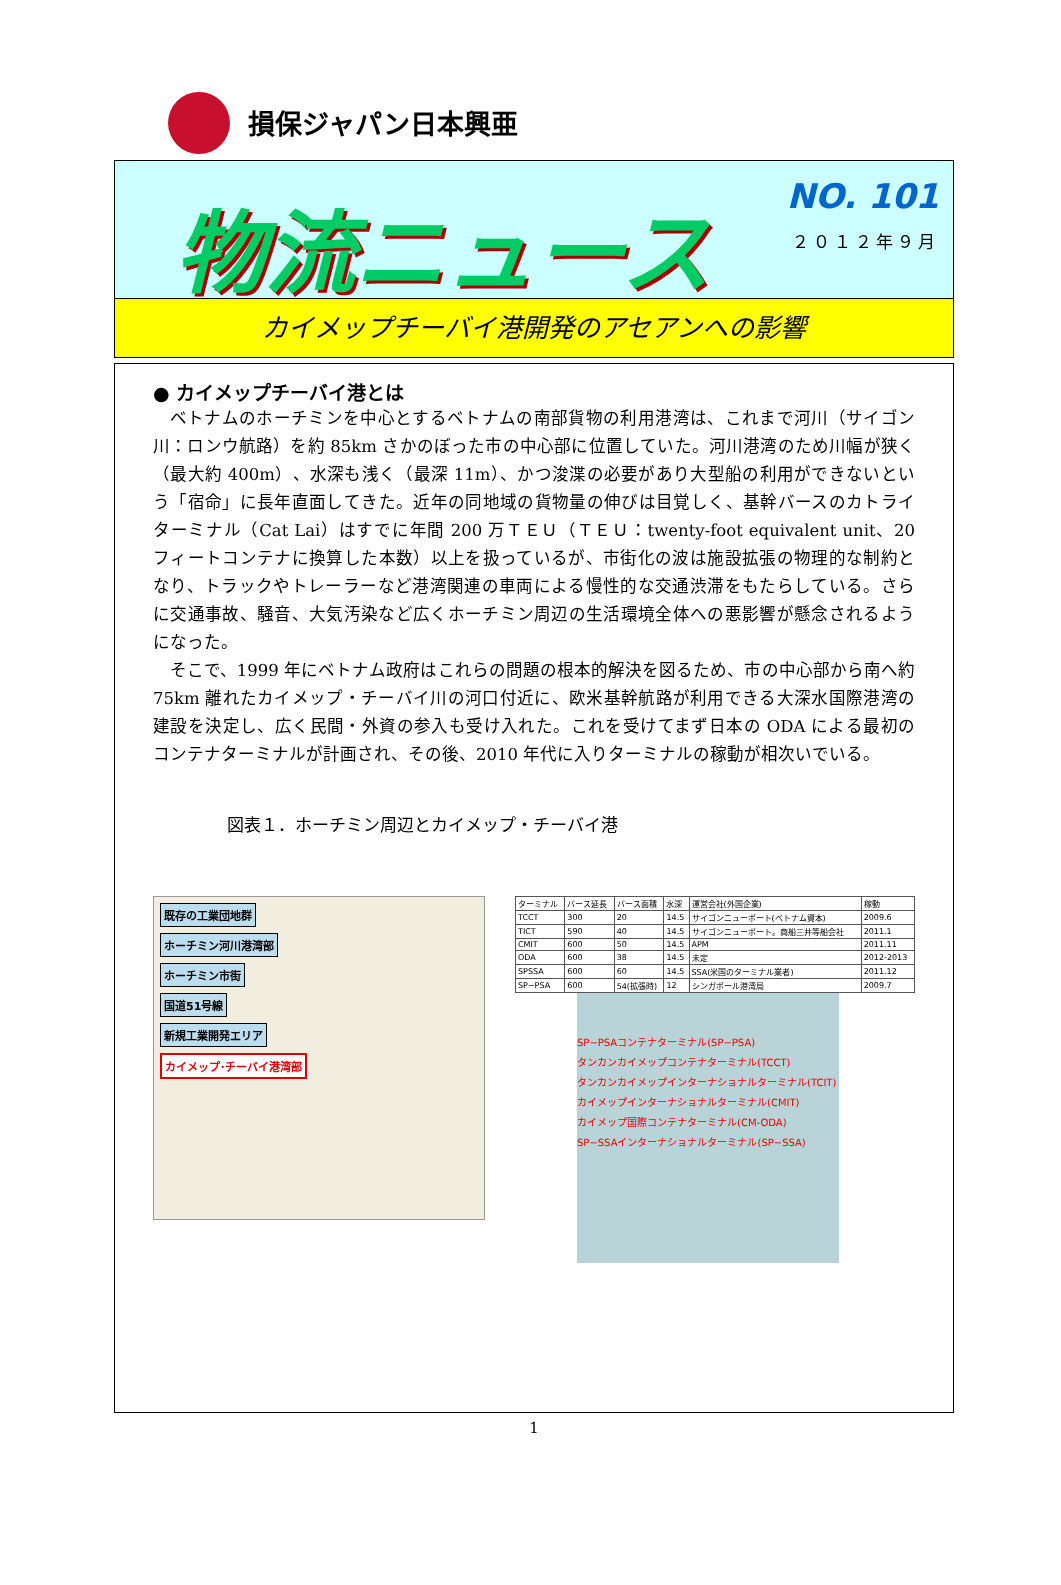損保ジャパン日本興亜
物流ニュース
NO. 101
２０１２年９月
カイメップチーバイ港開発のアセアンへの影響
● カイメップチーバイ港とは
ベトナムのホーチミンを中心とするベトナムの南部貨物の利用港湾は、これまで河川（サイゴン川：ロンウ航路）を約 85km さかのぼった市の中心部に位置していた。河川港湾のため川幅が狭く（最大約 400m）、水深も浅く（最深 11m）、かつ浚渫の必要があり大型船の利用ができないという「宿命」に長年直面してきた。近年の同地域の貨物量の伸びは目覚しく、基幹バースのカトライターミナル（Cat Lai）はすでに年間 200 万ＴＥＵ（ＴＥＵ：twenty-foot equivalent unit、20 フィートコンテナに換算した本数）以上を扱っているが、市街化の波は施設拡張の物理的な制約となり、トラックやトレーラーなど港湾関連の車両による慢性的な交通渋滞をもたらしている。さらに交通事故、騒音、大気汚染など広くホーチミン周辺の生活環境全体への悪影響が懸念されるようになった。
そこで、1999 年にベトナム政府はこれらの問題の根本的解決を図るため、市の中心部から南へ約 75km 離れたカイメップ・チーバイ川の河口付近に、欧米基幹航路が利用できる大深水国際港湾の建設を決定し、広く民間・外資の参入も受け入れた。これを受けてまず日本の ODA による最初のコンテナターミナルが計画され、その後、2010 年代に入りターミナルの稼動が相次いでいる。
図表１．ホーチミン周辺とカイメップ・チーバイ港
既存の工業団地群
ホーチミン河川港湾部
ホーチミン市街
国道51号線
新規工業開発エリア
カイメップ･チーバイ港湾部
| ターミナル | バース延長 | バース面積 | 水深 | 運営会社(外国企業) | 稼動 |
| --- | --- | --- | --- | --- | --- |
| TCCT | 300 | 20 | 14.5 | サイゴンニューポート(ベトナム資本) | 2009.6 |
| TICT | 590 | 40 | 14.5 | サイゴンニューポート。商船三井等船会社 | 2011.1 |
| CMIT | 600 | 50 | 14.5 | APM | 2011.11 |
| ODA | 600 | 38 | 14.5 | 未定 | 2012-2013 |
| SPSSA | 600 | 60 | 14.5 | SSA(米国のターミナル業者) | 2011.12 |
| SP−PSA | 600 | 54(拡張時) | 12 | シンガポール港湾局 | 2009.7 |
SP−PSAコンテナターミナル(SP−PSA)
タンカンカイメップコンテナターミナル(TCCT)
タンカンカイメップインターナショナルターミナル(TCIT)
カイメップインターナショナルターミナル(CMIT)
カイメップ国際コンテナターミナル(CM-ODA)
SP−SSAインターナショナルターミナル(SP−SSA)
1